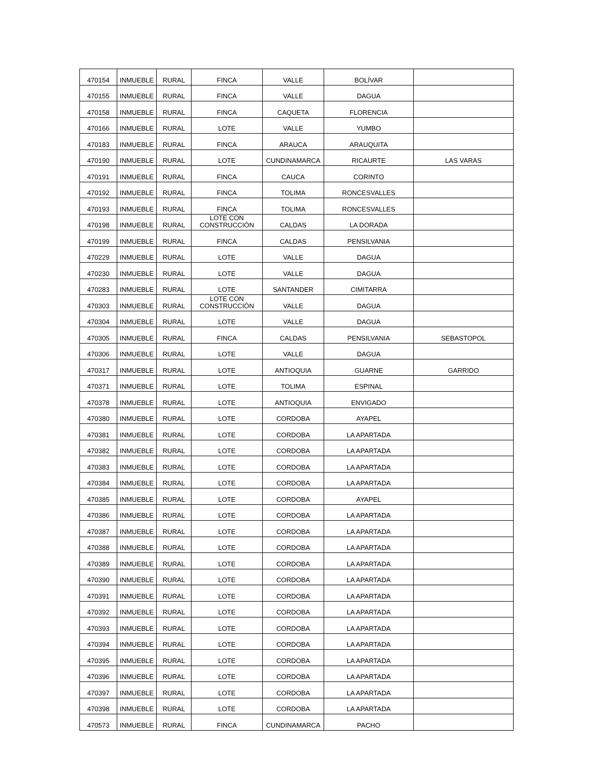| 470154 | INMUEBLE | RURAL | FINCA | VALLE | BOLÍVAR | |
| 470155 | INMUEBLE | RURAL | FINCA | VALLE | DAGUA | |
| 470158 | INMUEBLE | RURAL | FINCA | CAQUETA | FLORENCIA | |
| 470166 | INMUEBLE | RURAL | LOTE | VALLE | YUMBO | |
| 470183 | INMUEBLE | RURAL | FINCA | ARAUCA | ARAUQUITA | |
| 470190 | INMUEBLE | RURAL | LOTE | CUNDINAMARCA | RICAURTE | LAS VARAS |
| 470191 | INMUEBLE | RURAL | FINCA | CAUCA | CORINTO | |
| 470192 | INMUEBLE | RURAL | FINCA | TOLIMA | RONCESVALLES | |
| 470193 | INMUEBLE | RURAL | FINCA | TOLIMA | RONCESVALLES | |
| 470198 | INMUEBLE | RURAL | LOTE CON CONSTRUCCIÓN | CALDAS | LA DORADA | |
| 470199 | INMUEBLE | RURAL | FINCA | CALDAS | PENSILVANIA | |
| 470229 | INMUEBLE | RURAL | LOTE | VALLE | DAGUA | |
| 470230 | INMUEBLE | RURAL | LOTE | VALLE | DAGUA | |
| 470283 | INMUEBLE | RURAL | LOTE | SANTANDER | CIMITARRA | |
| 470303 | INMUEBLE | RURAL | LOTE CON CONSTRUCCIÓN | VALLE | DAGUA | |
| 470304 | INMUEBLE | RURAL | LOTE | VALLE | DAGUA | |
| 470305 | INMUEBLE | RURAL | FINCA | CALDAS | PENSILVANIA | SEBASTOPOL |
| 470306 | INMUEBLE | RURAL | LOTE | VALLE | DAGUA | |
| 470317 | INMUEBLE | RURAL | LOTE | ANTIOQUIA | GUARNE | GARRIDO |
| 470371 | INMUEBLE | RURAL | LOTE | TOLIMA | ESPINAL | |
| 470378 | INMUEBLE | RURAL | LOTE | ANTIOQUIA | ENVIGADO | |
| 470380 | INMUEBLE | RURAL | LOTE | CORDOBA | AYAPEL | |
| 470381 | INMUEBLE | RURAL | LOTE | CORDOBA | LA APARTADA | |
| 470382 | INMUEBLE | RURAL | LOTE | CORDOBA | LA APARTADA | |
| 470383 | INMUEBLE | RURAL | LOTE | CORDOBA | LA APARTADA | |
| 470384 | INMUEBLE | RURAL | LOTE | CORDOBA | LA APARTADA | |
| 470385 | INMUEBLE | RURAL | LOTE | CORDOBA | AYAPEL | |
| 470386 | INMUEBLE | RURAL | LOTE | CORDOBA | LA APARTADA | |
| 470387 | INMUEBLE | RURAL | LOTE | CORDOBA | LA APARTADA | |
| 470388 | INMUEBLE | RURAL | LOTE | CORDOBA | LA APARTADA | |
| 470389 | INMUEBLE | RURAL | LOTE | CORDOBA | LA APARTADA | |
| 470390 | INMUEBLE | RURAL | LOTE | CORDOBA | LA APARTADA | |
| 470391 | INMUEBLE | RURAL | LOTE | CORDOBA | LA APARTADA | |
| 470392 | INMUEBLE | RURAL | LOTE | CORDOBA | LA APARTADA | |
| 470393 | INMUEBLE | RURAL | LOTE | CORDOBA | LA APARTADA | |
| 470394 | INMUEBLE | RURAL | LOTE | CORDOBA | LA APARTADA | |
| 470395 | INMUEBLE | RURAL | LOTE | CORDOBA | LA APARTADA | |
| 470396 | INMUEBLE | RURAL | LOTE | CORDOBA | LA APARTADA | |
| 470397 | INMUEBLE | RURAL | LOTE | CORDOBA | LA APARTADA | |
| 470398 | INMUEBLE | RURAL | LOTE | CORDOBA | LA APARTADA | |
| 470573 | INMUEBLE | RURAL | FINCA | CUNDINAMARCA | PACHO | |